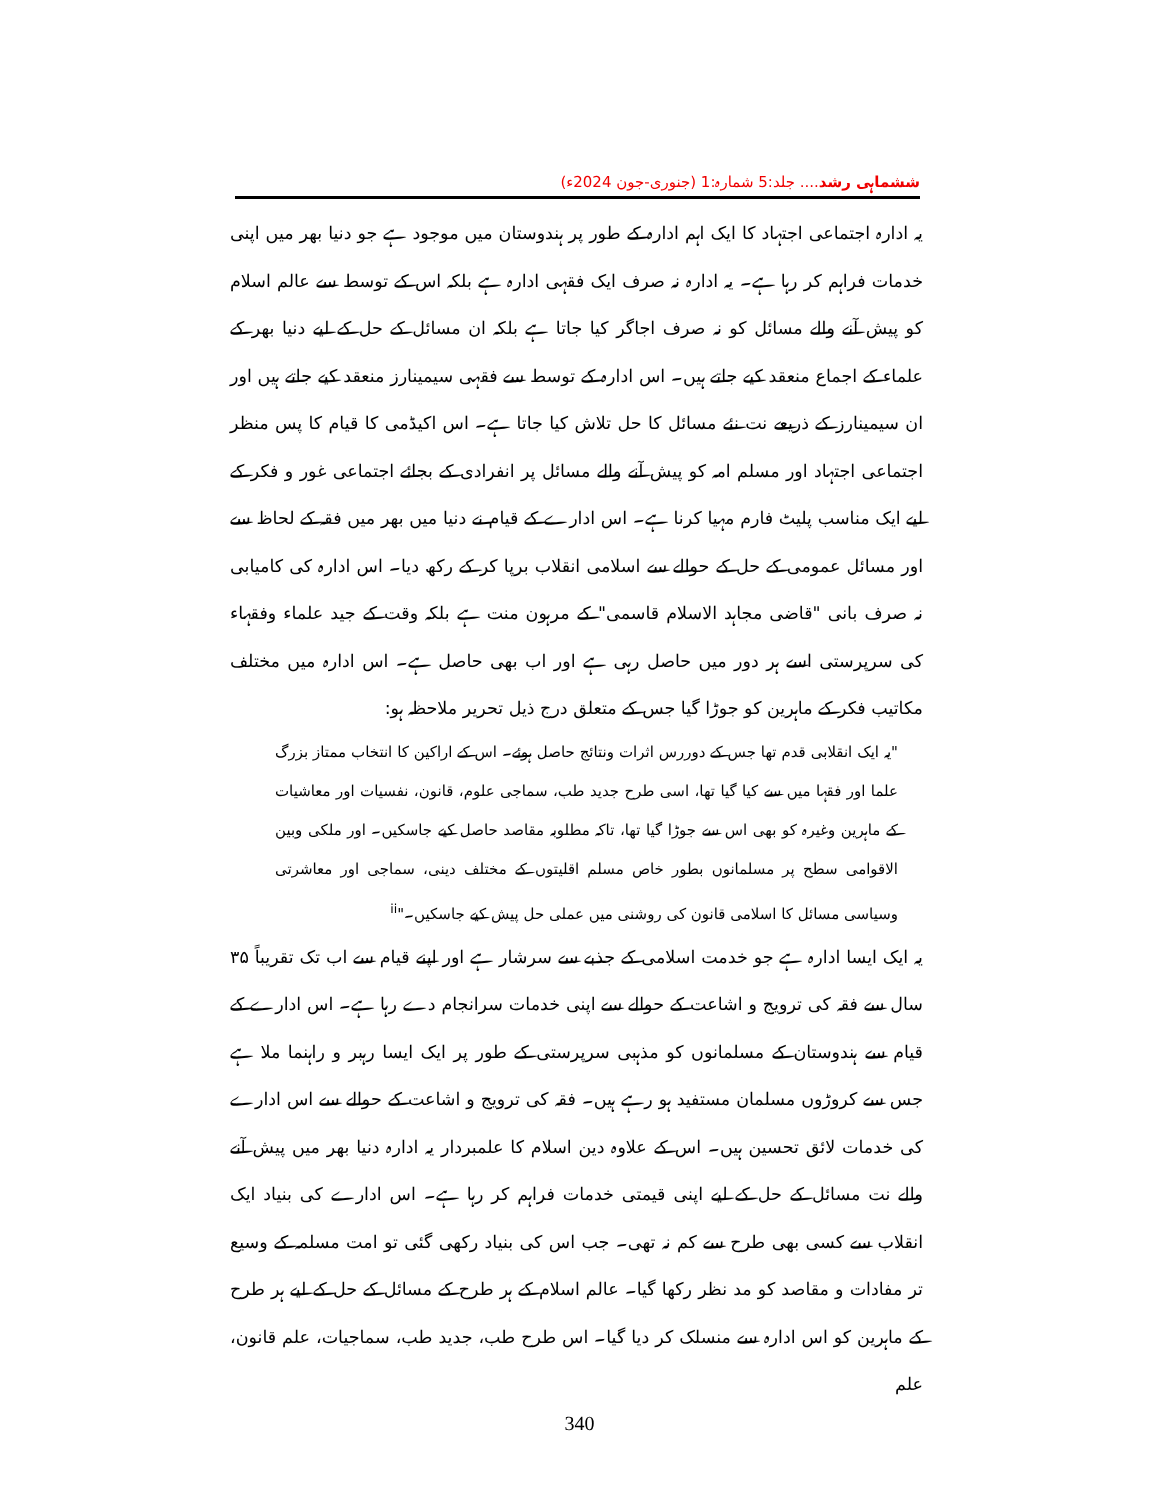ششماہی رشد.... جلد:5 شمارہ:1 (جنوری-جون 2024ء)
یہ ادارہ اجتماعی اجتہاد کا ایک اہم ادارہ کے طور پر ہندوستان میں موجود ہے جو دنیا بھر میں اپنی خدمات فراہم کر رہا ہے۔ یہ ادارہ نہ صرف ایک فقہی ادارہ ہے بلکہ اس کے توسط سے عالم اسلام کو پیش آنے والے مسائل کو نہ صرف اجاگر کیا جاتا ہے بلکہ ان مسائل کے حل کے لیے دنیا بھر کے علماء کے اجماع منعقد کیے جاتے ہیں۔ اس ادارہ کے توسط سے فقہی سیمینارز منعقد کیے جاتے ہیں اور ان سیمینارز کے ذریعے نت نئے مسائل کا حل تلاش کیا جاتا ہے۔ اس اکیڈمی کا قیام کا پس منظر اجتماعی اجتہاد اور مسلم امہ کو پیش آنے والے مسائل پر انفرادی کے بجائے اجتماعی غور و فکر کے لیے ایک مناسب پلیٹ فارم مہیا کرنا ہے۔ اس ادارے کے قیام نے دنیا میں بھر میں فقہ کے لحاظ سے اور مسائل عمومی کے حل کے حوالے سے اسلامی انقلاب برپا کر کے رکھ دیا۔ اس ادارہ کی کامیابی نہ صرف بانی "قاضی مجاہد الاسلام قاسمی" کے مرہون منت ہے بلکہ وقت کے جید علماء وفقہاء کی سرپرستی اسے ہر دور میں حاصل رہی ہے اور اب بھی حاصل ہے۔ اس ادارہ میں مختلف مکاتیب فکر کے ماہرین کو جوڑا گیا جس کے متعلق درج ذیل تحریر ملاحظہ ہو:
"یہ ایک انقلابی قدم تھا جس کے دوررس اثرات ونتائج حاصل ہوئے۔ اس کے اراکین کا انتخاب ممتاز بزرگ علما اور فقہا میں سے کیا گیا تھا، اسی طرح جدید طب، سماجی علوم، قانون، نفسیات اور معاشیات کے ماہرین وغیرہ کو بھی اس سے جوڑا گیا تھا، تاکہ مطلوبہ مقاصد حاصل کیے جاسکیں۔ اور ملکی وبین الاقوامی سطح پر مسلمانوں بطور خاص مسلم اقلیتوں کے مختلف دینی، سماجی اور معاشرتی وسیاسی مسائل کا اسلامی قانون کی روشنی میں عملی حل پیش کیے جاسکیں۔"<sup>ii</sup>
یہ ایک ایسا ادارہ ہے جو خدمت اسلامی کے جذبے سے سرشار ہے اور اپنے قیام سے اب تک تقریباً ۳۵ سال سے فقہ کی ترویج و اشاعت کے حوالے سے اپنی خدمات سرانجام دے رہا ہے۔ اس ادارے کے قیام سے ہندوستان کے مسلمانوں کو مذہبی سرپرستی کے طور پر ایک ایسا رہبر و راہنما ملا ہے جس سے کروڑوں مسلمان مستفید ہو رہے ہیں۔ فقہ کی ترویج و اشاعت کے حوالے سے اس ادارے کی خدمات لائق تحسین ہیں۔ اس کے علاوہ دین اسلام کا علمبردار یہ ادارہ دنیا بھر میں پیش آنے والے نت مسائل کے حل کے لیے اپنی قیمتی خدمات فراہم کر رہا ہے۔ اس ادارے کی بنیاد ایک انقلاب سے کسی بھی طرح سے کم نہ تھی۔ جب اس کی بنیاد رکھی گئی تو امت مسلمہ کے وسیع تر مفادات و مقاصد کو مد نظر رکھا گیا۔ عالم اسلام کے ہر طرح کے مسائل کے حل کے لیے ہر طرح کے ماہرین کو اس ادارہ سے منسلک کر دیا گیا۔ اس طرح طب، جدید طب، سماجیات، علم قانون، علم
340